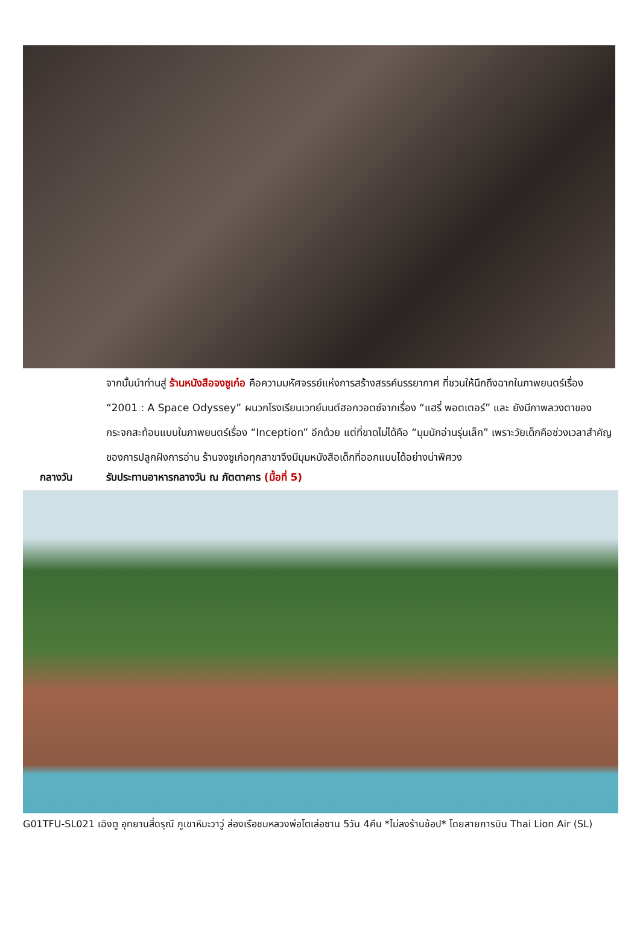จากนั้นนำท่านสู่ ร้านหนังสือจงซูเก๋อ คือความมหัศจรรย์แห่งการสร้างสรรค์บรรยากาศ ที่ชวนให้นึกถึงฉากในภาพยนตร์เรื่อง “2001 : A Space Odyssey” ผนวกโรงเรียนเวทย์มนต์ฮอกวอตซ์จากเรื่อง “แฮรี่ พอตเตอร์” และ ยังมีภาพลวงตาของกระจกสะท้อนแบบในภาพยนตร์เรื่อง “Inception” อีกด้วย แต่ที่ขาดไม่ได้คือ “มุมนักอ่านรุ่นเล็ก” เพราะวัยเด็กคือช่วงเวลาสำคัญของการปลูกฝังการอ่าน ร้านจงซูเก๋อทุกสาขาจึงมีมุมหนังสือเด็กที่ออกแบบได้อย่างน่าพิศวง
กลางวัน รับประทานอาหารกลางวัน ณ ภัตตาคาร (มื้อที่ 5)
G01TFU-SL021 เฉิงตู อุทยานสี่ดรุณี ภูเขาหิมะวาวู่ ล่องเรือชมหลวงพ่อโตเล่อซาน 5วัน 4คืน *ไม่ลงร้านช้อป* โดยสายการบิน Thai Lion Air (SL)